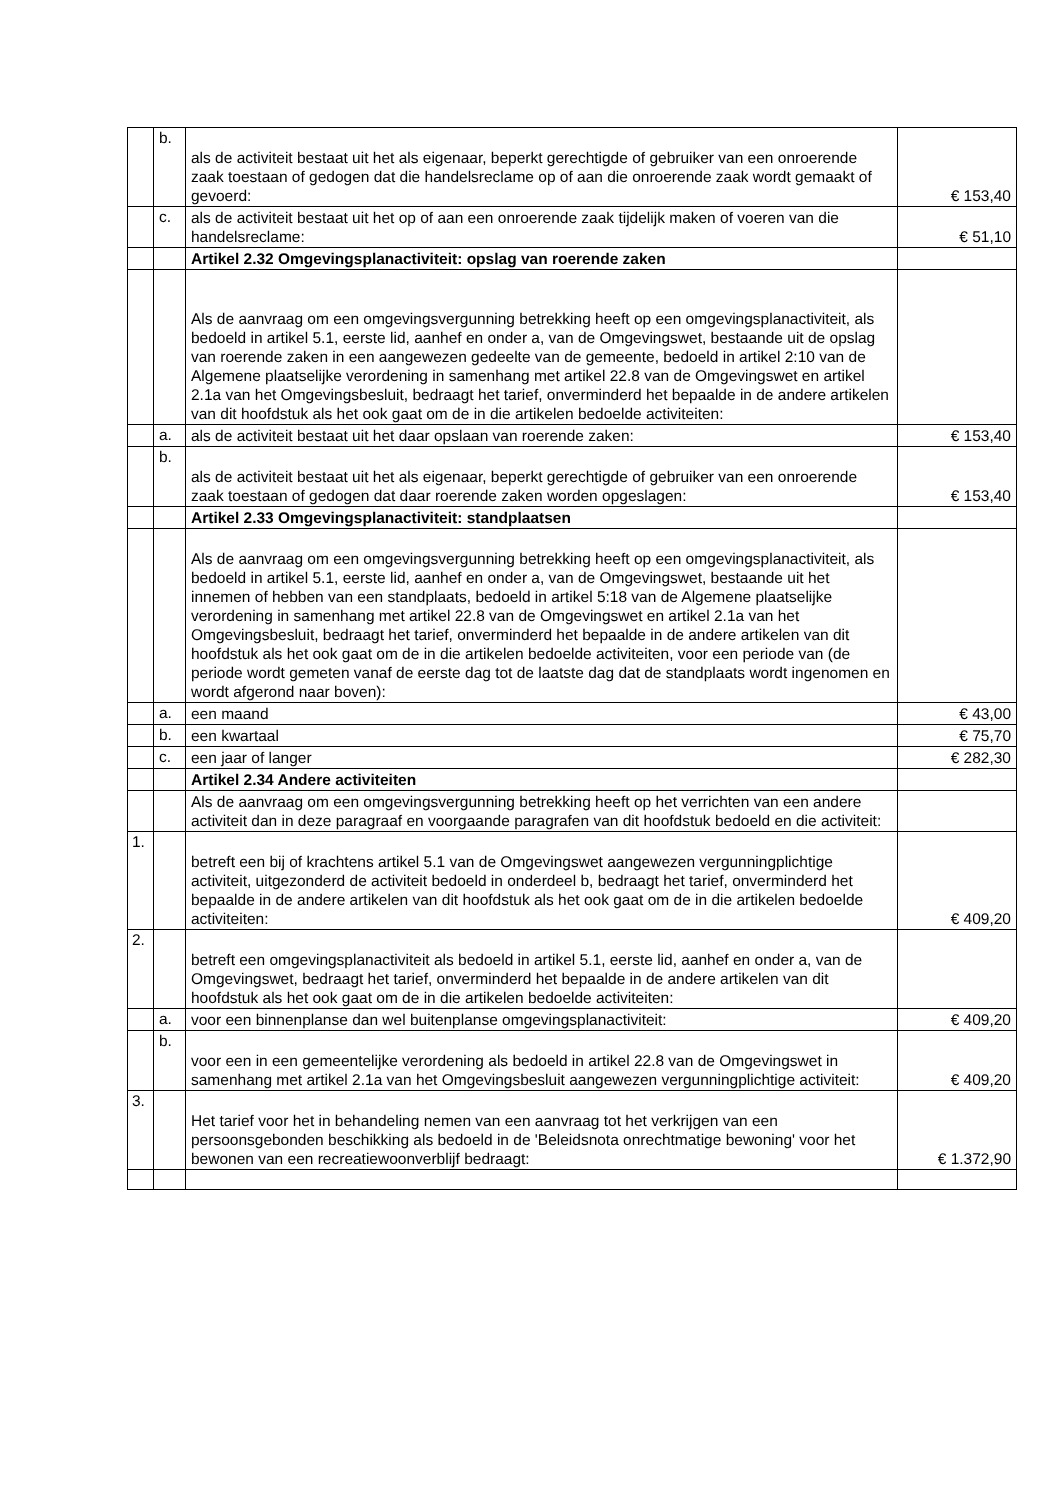| | b. | als de activiteit bestaat uit het als eigenaar, beperkt gerechtigde of gebruiker van een onroerende zaak toestaan of gedogen dat die handelsreclame op of aan die onroerende zaak wordt gemaakt of gevoerd: | € 153,40 |
| | c. | als de activiteit bestaat uit het op of aan een onroerende zaak tijdelijk maken of voeren van die handelsreclame: | € 51,10 |
| | | Artikel 2.32 Omgevingsplanactiviteit: opslag van roerende zaken | |
| | | Als de aanvraag om een omgevingsvergunning betrekking heeft op een omgevingsplanactiviteit, als bedoeld in artikel 5.1, eerste lid, aanhef en onder a, van de Omgevingswet, bestaande uit de opslag van roerende zaken in een aangewezen gedeelte van de gemeente, bedoeld in artikel 2:10 van de Algemene plaatselijke verordening in samenhang met artikel 22.8 van de Omgevingswet en artikel 2.1a van het Omgevingsbesluit, bedraagt het tarief, onverminderd het bepaalde in de andere artikelen van dit hoofdstuk als het ook gaat om de in die artikelen bedoelde activiteiten: | |
| | a. | als de activiteit bestaat uit het daar opslaan van roerende zaken: | € 153,40 |
| | b. | als de activiteit bestaat uit het als eigenaar, beperkt gerechtigde of gebruiker van een onroerende zaak toestaan of gedogen dat daar roerende zaken worden opgeslagen: | € 153,40 |
| | | Artikel 2.33 Omgevingsplanactiviteit: standplaatsen | |
| | | Als de aanvraag om een omgevingsvergunning betrekking heeft op een omgevingsplanactiviteit, als bedoeld in artikel 5.1, eerste lid, aanhef en onder a, van de Omgevingswet, bestaande uit het innemen of hebben van een standplaats, bedoeld in artikel 5:18 van de Algemene plaatselijke verordening in samenhang met artikel 22.8 van de Omgevingswet en artikel 2.1a van het Omgevingsbesluit, bedraagt het tarief, onverminderd het bepaalde in de andere artikelen van dit hoofdstuk als het ook gaat om de in die artikelen bedoelde activiteiten, voor een periode van (de periode wordt gemeten vanaf de eerste dag tot de laatste dag dat de standplaats wordt ingenomen en wordt afgerond naar boven): | |
| | a. | een maand | € 43,00 |
| | b. | een kwartaal | € 75,70 |
| | c. | een jaar of langer | € 282,30 |
| | | Artikel 2.34 Andere activiteiten | |
| | | Als de aanvraag om een omgevingsvergunning betrekking heeft op het verrichten van een andere activiteit dan in deze paragraaf en voorgaande paragrafen van dit hoofdstuk bedoeld en die activiteit: | |
| 1. | | betreft een bij of krachtens artikel 5.1 van de Omgevingswet aangewezen vergunningplichtige activiteit, uitgezonderd de activiteit bedoeld in onderdeel b, bedraagt het tarief, onverminderd het bepaalde in de andere artikelen van dit hoofdstuk als het ook gaat om de in die artikelen bedoelde activiteiten: | € 409,20 |
| 2. | | betreft een omgevingsplanactiviteit als bedoeld in artikel 5.1, eerste lid, aanhef en onder a, van de Omgevingswet, bedraagt het tarief, onverminderd het bepaalde in de andere artikelen van dit hoofdstuk als het ook gaat om de in die artikelen bedoelde activiteiten: | |
| | a. | voor een binnenplanse dan wel buitenplanse omgevingsplanactiviteit: | € 409,20 |
| | b. | voor een in een gemeentelijke verordening als bedoeld in artikel 22.8 van de Omgevingswet in samenhang met artikel 2.1a van het Omgevingsbesluit aangewezen vergunningplichtige activiteit: | € 409,20 |
| 3. | | Het tarief voor het in behandeling nemen van een aanvraag tot het verkrijgen van een persoonsgebonden beschikking als bedoeld in de 'Beleidsnota onrechtmatige bewoning' voor het bewonen van een recreatiewoonverblijf bedraagt: | € 1.372,90 |